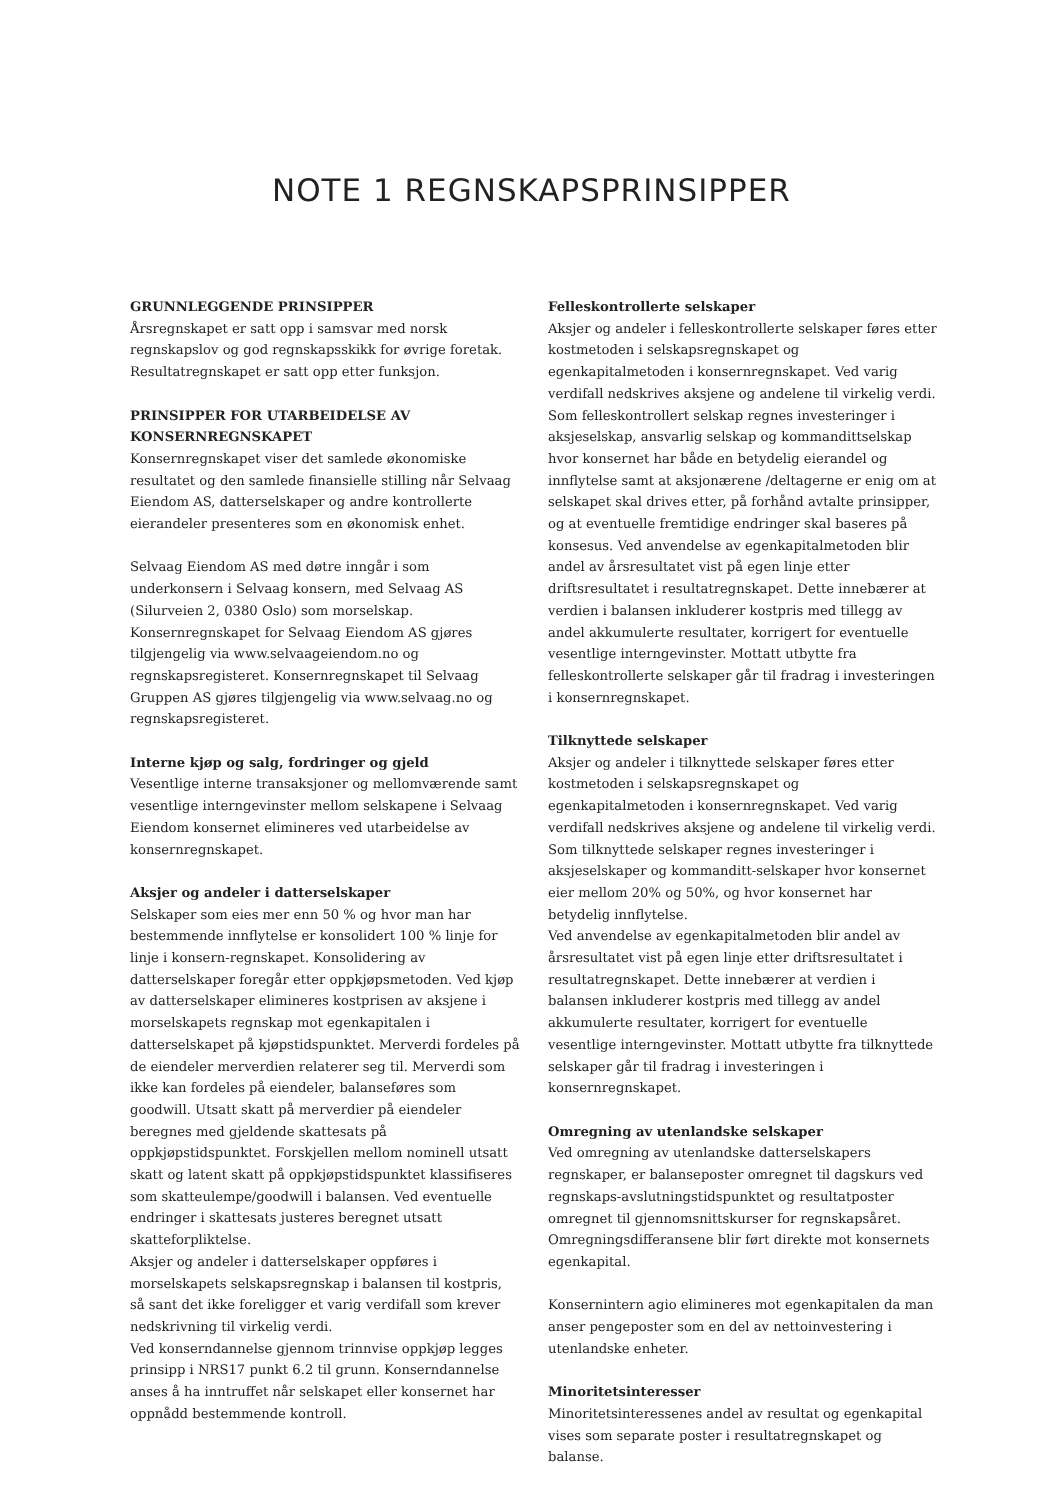NOTE 1 REGNSKAPSPRINSIPPER
GRUNNLEGGENDE PRINSIPPER
Årsregnskapet er satt opp i samsvar med norsk regnskapslov og god regnskapsskikk for øvrige foretak. Resultatregnskapet er satt opp etter funksjon.
PRINSIPPER FOR UTARBEIDELSE AV KONSERNREGNSKAPET
Konsernregnskapet viser det samlede økonomiske resultatet og den samlede finansielle stilling når Selvaag Eiendom AS, datterselskaper og andre kontrollerte eierandeler presenteres som en økonomisk enhet.
Selvaag Eiendom AS med døtre inngår i som underkonsern i Selvaag konsern, med Selvaag AS (Silurveien 2, 0380 Oslo) som morselskap. Konsernregnskapet for Selvaag Eiendom AS gjøres tilgjengelig via www.selvaageiendom.no og regnskapsregisteret. Konsernregnskapet til Selvaag Gruppen AS gjøres tilgjengelig via www.selvaag.no og regnskapsregisteret.
Interne kjøp og salg, fordringer og gjeld
Vesentlige interne transaksjoner og mellomværende samt vesentlige interngevinster mellom selskapene i Selvaag Eiendom konsernet elimineres ved utarbeidelse av konsernregnskapet.
Aksjer og andeler i datterselskaper
Selskaper som eies mer enn 50 % og hvor man har bestemmende innflytelse er konsolidert 100 % linje for linje i konsern-regnskapet. Konsolidering av datterselskaper foregår etter oppkjøpsmetoden. Ved kjøp av datterselskaper elimineres kostprisen av aksjene i morselskapets regnskap mot egenkapitalen i datterselskapet på kjøpstidspunktet. Merverdi fordeles på de eiendeler merverdien relaterer seg til. Merverdi som ikke kan fordeles på eiendeler, balanseføres som goodwill. Utsatt skatt på merverdier på eiendeler beregnes med gjeldende skattesats på oppkjøpstidspunktet. Forskjellen mellom nominell utsatt skatt og latent skatt på oppkjøpstidspunktet klassifiseres som skatteulempe/goodwill i balansen. Ved eventuelle endringer i skattesats justeres beregnet utsatt skatteforpliktelse.
Aksjer og andeler i datterselskaper oppføres i morselskapets selskapsregnskap i balansen til kostpris, så sant det ikke foreligger et varig verdifall som krever nedskrivning til virkelig verdi.
Ved konserndannelse gjennom trinnvise oppkjøp legges prinsipp i NRS17 punkt 6.2 til grunn. Konserndannelse anses å ha inntruffet når selskapet eller konsernet har oppnådd bestemmende kontroll.
Felleskontrollerte selskaper
Aksjer og andeler i felleskontrollerte selskaper føres etter kostmetoden i selskapsregnskapet og egenkapitalmetoden i konsernregnskapet. Ved varig verdifall nedskrives aksjene og andelene til virkelig verdi.
Som felleskontrollert selskap regnes investeringer i aksjeselskap, ansvarlig selskap og kommandittselskap hvor konsernet har både en betydelig eierandel og innflytelse samt at aksjonærene /deltagerne er enig om at selskapet skal drives etter, på forhånd avtalte prinsipper, og at eventuelle fremtidige endringer skal baseres på konsesus. Ved anvendelse av egenkapitalmetoden blir andel av årsresultatet vist på egen linje etter driftsresultatet i resultatregnskapet. Dette innebærer at verdien i balansen inkluderer kostpris med tillegg av andel akkumulerte resultater, korrigert for eventuelle vesentlige interngevinster. Mottatt utbytte fra felleskontrollerte selskaper går til fradrag i investeringen i konsernregnskapet.
Tilknyttede selskaper
Aksjer og andeler i tilknyttede selskaper føres etter kostmetoden i selskapsregnskapet og egenkapitalmetoden i konsernregnskapet. Ved varig verdifall nedskrives aksjene og andelene til virkelig verdi.
Som tilknyttede selskaper regnes investeringer i aksjeselskaper og kommanditt-selskaper hvor konsernet eier mellom 20% og 50%, og hvor konsernet har betydelig innflytelse.
Ved anvendelse av egenkapitalmetoden blir andel av årsresultatet vist på egen linje etter driftsresultatet i resultatregnskapet. Dette innebærer at verdien i balansen inkluderer kostpris med tillegg av andel akkumulerte resultater, korrigert for eventuelle vesentlige interngevinster. Mottatt utbytte fra tilknyttede selskaper går til fradrag i investeringen i konsernregnskapet.
Omregning av utenlandske selskaper
Ved omregning av utenlandske datterselskapers regnskaper, er balanseposter omregnet til dagskurs ved regnskaps-avslutningstidspunktet og resultatposter omregnet til gjennomsnittskurser for regnskapsåret. Omregningsdifferansene blir ført direkte mot konsernets egenkapital.
Konsernintern agio elimineres mot egenkapitalen da man anser pengeposter som en del av nettoinvestering i utenlandske enheter.
Minoritetsinteresser
Minoritetsinteressenes andel av resultat og egenkapital vises som separate poster i resultatregnskapet og balanse.